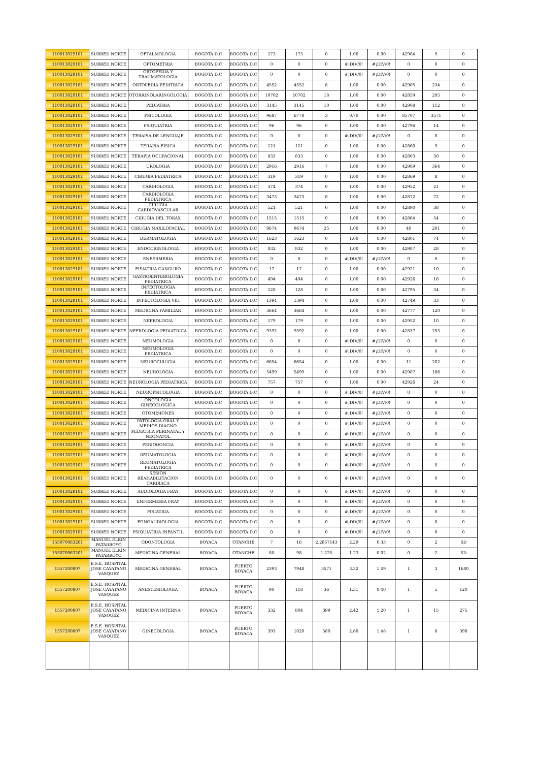| 110013029101 | SUBRED NORTE | OFTALMOLOGIA | BOGOTÁ D.C | BOGOTÁ D.C | 173 | 173 | 0 | 1.00 | 0.00 | 42984 | 9 | 0 |
| 110013029101 | SUBRED NORTE | OPTOMETRIA | BOGOTÁ D.C | BOGOTÁ D.C | 0 | 0 | 0 | #¡DIV/0! | #¡DIV/0! | 0 | 0 | 0 |
| 110013029101 | SUBRED NORTE | ORTOPEDIA Y TRAUMATOLOGIA | BOGOTÁ D.C | BOGOTÁ D.C | 0 | 0 | 0 | #¡DIV/0! | #¡DIV/0! | 0 | 0 | 0 |
| 110013029101 | SUBRED NORTE | ORTOPEDIA PEDITRICA | BOGOTÁ D.C | BOGOTÁ D.C | 4552 | 4552 | 8 | 1.00 | 0.00 | 42905 | 234 | 0 |
| 110013029101 | SUBRED NORTE | OTORRINOLARINGOLOGIA | BOGOTÁ D.C | BOGOTÁ D.C | 10702 | 10702 | 18 | 1.00 | 0.00 | 42859 | 205 | 0 |
| 110013029101 | SUBRED NORTE | PEDIATRIA | BOGOTÁ D.C | BOGOTÁ D.C | 3145 | 3145 | 10 | 1.00 | 0.00 | 42908 | 112 | 0 |
| 110013029101 | SUBRED NORTE | PSICOLOGIA | BOGOTÁ D.C | BOGOTÁ D.C | 9687 | 6778 | 3 | 0.70 | 0.00 | 85707 | 3571 | 0 |
| 110013029101 | SUBRED NORTE | PSIQUIATRIA | BOGOTÁ D.C | BOGOTÁ D.C | 96 | 96 | 0 | 1.00 | 0.00 | 42796 | 14 | 0 |
| 110013029101 | SUBRED NORTE | TERAPIA DE LENGUAJE | BOGOTÁ D.C | BOGOTÁ D.C | 0 | 0 | 0 | #¡DIV/0! | #¡DIV/0! | 0 | 0 | 0 |
| 110013029101 | SUBRED NORTE | TERAPIA FISICA | BOGOTÁ D.C | BOGOTÁ D.C | 121 | 121 | 0 | 1.00 | 0.00 | 42860 | 9 | 0 |
| 110013029101 | SUBRED NORTE | TERAPIA OCUPACIONAL | BOGOTÁ D.C | BOGOTÁ D.C | 833 | 833 | 0 | 1.00 | 0.00 | 42803 | 30 | 0 |
| 110013029101 | SUBRED NORTE | UROLOGIA | BOGOTÁ D.C | BOGOTÁ D.C | 2916 | 2916 | 7 | 1.00 | 0.00 | 42989 | 364 | 0 |
| 110013029101 | SUBRED NORTE | CIRUGIA PEDIATRICA | BOGOTÁ D.C | BOGOTÁ D.C | 319 | 319 | 0 | 1.00 | 0.00 | 42869 | 8 | 0 |
| 110013029101 | SUBRED NORTE | CARDIOLOGIA | BOGOTÁ D.C | BOGOTÁ D.C | 374 | 374 | 0 | 1.00 | 0.00 | 42952 | 21 | 0 |
| 110013029101 | SUBRED NORTE | CARDIOLOGIA PEDIATRICA | BOGOTÁ D.C | BOGOTÁ D.C | 3473 | 3473 | 8 | 1.00 | 0.00 | 42872 | 72 | 0 |
| 110013029101 | SUBRED NORTE | CIRUGIA CARDIOVASCULAR | BOGOTÁ D.C | BOGOTÁ D.C | 521 | 521 | 0 | 1.00 | 0.00 | 42890 | 38 | 0 |
| 110013029101 | SUBRED NORTE | CIRUGIA DEL TORAX | BOGOTÁ D.C | BOGOTÁ D.C | 1515 | 1515 | 0 | 1.00 | 0.00 | 42864 | 54 | 0 |
| 110013029101 | SUBRED NORTE | CIRUGIA MAXILOFACIAL | BOGOTÁ D.C | BOGOTÁ D.C | 9674 | 9674 | 25 | 1.00 | 0.00 | 40 | 201 | 0 |
| 110013029101 | SUBRED NORTE | DERMATOLOGIA | BOGOTÁ D.C | BOGOTÁ D.C | 1623 | 1623 | 0 | 1.00 | 0.00 | 42801 | 74 | 0 |
| 110013029101 | SUBRED NORTE | ENDOCRINOLOGIA | BOGOTÁ D.C | BOGOTÁ D.C | 832 | 832 | 0 | 1.00 | 0.00 | 42987 | 28 | 0 |
| 110013029101 | SUBRED NORTE | ENFERMERIA | BOGOTÁ D.C | BOGOTÁ D.C | 0 | 0 | 0 | #¡DIV/0! | #¡DIV/0! | 0 | 0 | 0 |
| 110013029101 | SUBRED NORTE | FISIATRIA CANGURO | BOGOTÁ D.C | BOGOTÁ D.C | 17 | 17 | 0 | 1.00 | 0.00 | 42921 | 10 | 0 |
| 110013029101 | SUBRED NORTE | GASTROENTEROLOGIA PEDIATRICA | BOGOTÁ D.C | BOGOTÁ D.C | 494 | 494 | 0 | 1.00 | 0.00 | 42926 | 16 | 0 |
| 110013029101 | SUBRED NORTE | INFECTOLOGIA PEDIATRICA | BOGOTÁ D.C | BOGOTÁ D.C | 128 | 128 | 0 | 1.00 | 0.00 | 42795 | 34 | 0 |
| 110013029101 | SUBRED NORTE | INFECTOLOGIA VIH | BOGOTÁ D.C | BOGOTÁ D.C | 1394 | 1394 | 0 | 1.00 | 0.00 | 42749 | 33 | 0 |
| 110013029101 | SUBRED NORTE | MEDICINA FAMILIAR | BOGOTÁ D.C | BOGOTÁ D.C | 3664 | 3664 | 0 | 1.00 | 0.00 | 42777 | 120 | 0 |
| 110013029101 | SUBRED NORTE | NEFROLOGIA | BOGOTÁ D.C | BOGOTÁ D.C | 179 | 179 | 0 | 1.00 | 0.00 | 42952 | 10 | 0 |
| 110013029101 | SUBRED NORTE | NEFROLOGIA PEDIATRICA | BOGOTÁ D.C | BOGOTÁ D.C | 9392 | 9392 | 0 | 1.00 | 0.00 | 42837 | 253 | 0 |
| 110013029101 | SUBRED NORTE | NEUMOLOGIA | BOGOTÁ D.C | BOGOTÁ D.C | 0 | 0 | 0 | #¡DIV/0! | #¡DIV/0! | 0 | 0 | 0 |
| 110013029101 | SUBRED NORTE | NEUMOLOGIA PEDIATRICA | BOGOTÁ D.C | BOGOTÁ D.C | 0 | 0 | 0 | #¡DIV/0! | #¡DIV/0! | 0 | 0 | 0 |
| 110013029101 | SUBRED NORTE | NEUROCIRUGIA | BOGOTÁ D.C | BOGOTÁ D.C | 6654 | 6654 | 0 | 1.00 | 0.00 | 11 | 202 | 0 |
| 110013029101 | SUBRED NORTE | NEUROLOGIA | BOGOTÁ D.C | BOGOTÁ D.C | 5499 | 5499 | 0 | 1.00 | 0.00 | 42987 | 186 | 0 |
| 110013029101 | SUBRED NORTE | NEUROLOGIA PEDIATRICA | BOGOTÁ D.C | BOGOTÁ D.C | 757 | 757 | 0 | 1.00 | 0.00 | 42926 | 24 | 0 |
| 110013029101 | SUBRED NORTE | NEUROPSICOLOGIA | BOGOTÁ D.C | BOGOTÁ D.C | 0 | 0 | 0 | #¡DIV/0! | #¡DIV/0! | 0 | 0 | 0 |
| 110013029101 | SUBRED NORTE | ONCOLOGIA GINECOLOGICA | BOGOTÁ D.C | BOGOTÁ D.C | 0 | 0 | 0 | #¡DIV/0! | #¡DIV/0! | 0 | 0 | 0 |
| 110013029101 | SUBRED NORTE | OTOMISIONES | BOGOTÁ D.C | BOGOTÁ D.C | 0 | 0 | 0 | #¡DIV/0! | #¡DIV/0! | 0 | 0 | 0 |
| 110013029101 | SUBRED NORTE | PATOLOGIA ORAL Y MEDIOS DIAGNO | BOGOTÁ D.C | BOGOTÁ D.C | 0 | 0 | 0 | #¡DIV/0! | #¡DIV/0! | 0 | 0 | 0 |
| 110013029101 | SUBRED NORTE | PEDIATRIA PERINATAL Y NEONATOL | BOGOTÁ D.C | BOGOTÁ D.C | 0 | 0 | 0 | #¡DIV/0! | #¡DIV/0! | 0 | 0 | 0 |
| 110013029101 | SUBRED NORTE | PERIODONCIA | BOGOTÁ D.C | BOGOTÁ D.C | 0 | 0 | 0 | #¡DIV/0! | #¡DIV/0! | 0 | 0 | 0 |
| 110013029101 | SUBRED NORTE | REUMATOLOGIA | BOGOTÁ D.C | BOGOTÁ D.C | 0 | 0 | 0 | #¡DIV/0! | #¡DIV/0! | 0 | 0 | 0 |
| 110013029101 | SUBRED NORTE | REUMATOLOGIA PEDIATRICA | BOGOTÁ D.C | BOGOTÁ D.C | 0 | 0 | 0 | #¡DIV/0! | #¡DIV/0! | 0 | 0 | 0 |
| 110013029101 | SUBRED NORTE | SESION REAHABILITACION CARDIACA | BOGOTÁ D.C | BOGOTÁ D.C | 0 | 0 | 0 | #¡DIV/0! | #¡DIV/0! | 0 | 0 | 0 |
| 110013029101 | SUBRED NORTE | AUDIOLOGIA FRAY | BOGOTÁ D.C | BOGOTÁ D.C | 0 | 0 | 0 | #¡DIV/0! | #¡DIV/0! | 0 | 0 | 0 |
| 110013029101 | SUBRED NORTE | ENFERMERIA FRAY | BOGOTÁ D.C | BOGOTÁ D.C | 0 | 0 | 0 | #¡DIV/0! | #¡DIV/0! | 0 | 0 | 0 |
| 110013029101 | SUBRED NORTE | FISIATRIA | BOGOTÁ D.C | BOGOTÁ D.C | 0 | 0 | 0 | #¡DIV/0! | #¡DIV/0! | 0 | 0 | 0 |
| 110013029101 | SUBRED NORTE | FONOAUDIOLOGIA | BOGOTÁ D.C | BOGOTÁ D.C | 0 | 0 | 0 | #¡DIV/0! | #¡DIV/0! | 0 | 0 | 0 |
| 110013029101 | SUBRED NORTE | PSIQUIATRIA INFANTIL | BOGOTÁ D.C | BOGOTÁ D.C | 0 | 0 | 0 | #¡DIV/0! | #¡DIV/0! | 0 | 0 | 0 |
| 155070063201 | MANUEL ELKIN PATARROYO | ODONTOLOGIA | BOYACA | OTANCHE | 7 | 16 | 2.2857143 | 2.29 | 0.33 | 0 | 2 | SD |
| 155070063201 | MANUEL ELKIN PATARROYO | MEDICINA GENERAL | BOYACA | OTANCHE | 80 | 98 | 1.225 | 1.23 | 0.02 | 0 | 2 | SD |
| 1557200807 | E.S.E. HOSPITAL JOSE CAYATANO VASQUEZ | MEDICINA GENERAL | BOYACA | PUERTO BOYACA | 2393 | 7948 | 3571 | 3.32 | 1.49 | 1 | 3 | 1680 |
| 1557200807 | E.S.E. HOSPITAL JOSE CAYATANO VASQUEZ | ANESTESIOLOGIA | BOYACA | PUERTO BOYACA | 90 | 118 | 36 | 1.31 | 0.40 | 1 | 5 | 120 |
| 1557200807 | E.S.E. HOSPITAL JOSE CAYATANO VASQUEZ | MEDICINA INTERNA | BOYACA | PUERTO BOYACA | 332 | 804 | 399 | 2.42 | 1.20 | 1 | 15 | 275 |
| 1557200807 | E.S.E. HOSPITAL JOSE CAYATANO VASQUEZ | GINECOLOGIA | BOYACA | PUERTO BOYACA | 393 | 1020 | 580 | 2.60 | 1.48 | 1 | 8 | 398 |